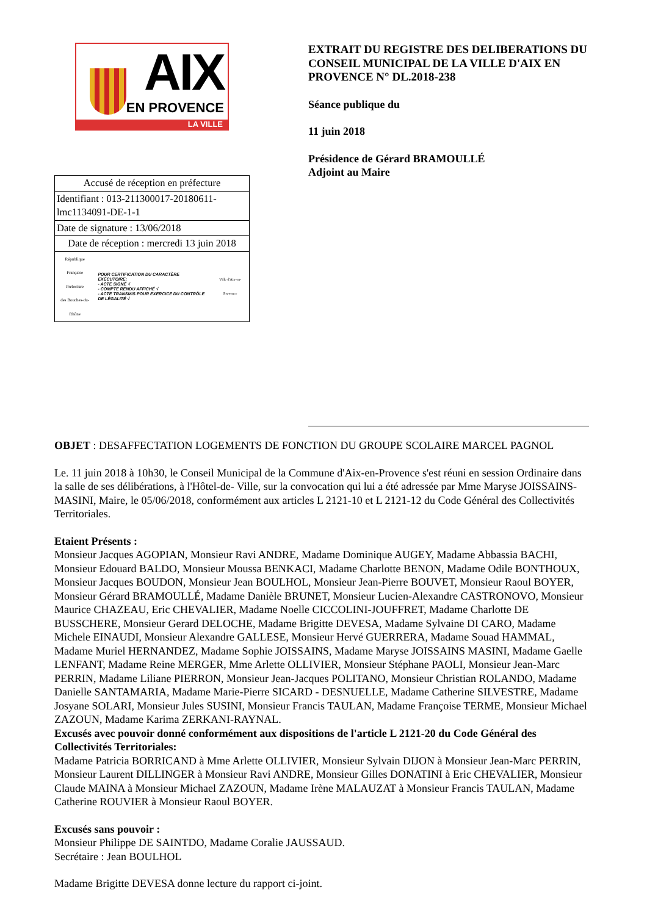AIX
EN PROVENCE
LA VILLE
| Accusé de réception en préfecture |
| Identifiant : 013-211300017-20180611-lmc1134091-DE-1-1 |
| Date de signature : 13/06/2018 |
| Date de réception : mercredi 13 juin 2018 |
| République Française Préfecture des Bouches-du-Rhône POUR CERTIFICATION DU CARACTÈRE EXÉCUTOIRE: - ACTE SIGNÉ √ - COMPTE RENDU AFFICHÉ √ - ACTE TRANSMIS POUR EXERCICE DU CONTRÔLE DE LÉGALITÉ √ Ville d'Aix-en-Provence |
EXTRAIT DU REGISTRE DES DELIBERATIONS DU CONSEIL MUNICIPAL DE LA VILLE D'AIX EN PROVENCE N° DL.2018-238
Séance publique du
11 juin 2018
Présidence de Gérard BRAMOULLÉ
Adjoint au Maire
OBJET : DESAFFECTATION LOGEMENTS DE FONCTION DU GROUPE SCOLAIRE MARCEL PAGNOL
Le. 11 juin 2018 à 10h30, le Conseil Municipal de la Commune d'Aix-en-Provence s'est réuni en session Ordinaire dans la salle de ses délibérations, à l'Hôtel-de- Ville, sur la convocation qui lui a été adressée par Mme Maryse JOISSAINS-MASINI, Maire, le 05/06/2018, conformément aux articles L 2121-10 et L 2121-12 du Code Général des Collectivités Territoriales.
Etaient Présents :
Monsieur Jacques AGOPIAN, Monsieur Ravi ANDRE, Madame Dominique AUGEY, Madame Abbassia BACHI, Monsieur Edouard BALDO, Monsieur Moussa BENKACI, Madame Charlotte BENON, Madame Odile BONTHOUX, Monsieur Jacques BOUDON, Monsieur Jean BOULHOL, Monsieur Jean-Pierre BOUVET, Monsieur Raoul BOYER, Monsieur Gérard BRAMOULLÉ, Madame Danièle BRUNET, Monsieur Lucien-Alexandre CASTRONOVO, Monsieur Maurice CHAZEAU, Eric CHEVALIER, Madame Noelle CICCOLINI-JOUFFRET, Madame Charlotte DE BUSSCHERE, Monsieur Gerard DELOCHE, Madame Brigitte DEVESA, Madame Sylvaine DI CARO, Madame Michele EINAUDI, Monsieur Alexandre GALLESE, Monsieur Hervé GUERRERA, Madame Souad HAMMAL, Madame Muriel HERNANDEZ, Madame Sophie JOISSAINS, Madame Maryse JOISSAINS MASINI, Madame Gaelle LENFANT, Madame Reine MERGER, Mme Arlette OLLIVIER, Monsieur Stéphane PAOLI, Monsieur Jean-Marc PERRIN, Madame Liliane PIERRON, Monsieur Jean-Jacques POLITANO, Monsieur Christian ROLANDO, Madame Danielle SANTAMARIA, Madame Marie-Pierre SICARD - DESNUELLE, Madame Catherine SILVESTRE, Madame Josyane SOLARI, Monsieur Jules SUSINI, Monsieur Francis TAULAN, Madame Françoise TERME, Monsieur Michael ZAZOUN, Madame Karima ZERKANI-RAYNAL.
Excusés avec pouvoir donné conformément aux dispositions de l'article L 2121-20 du Code Général des Collectivités Territoriales:
Madame Patricia BORRICAND à Mme Arlette OLLIVIER, Monsieur Sylvain DIJON à Monsieur Jean-Marc PERRIN, Monsieur Laurent DILLINGER à Monsieur Ravi ANDRE, Monsieur Gilles DONATINI à Eric CHEVALIER, Monsieur Claude MAINA à Monsieur Michael ZAZOUN, Madame Irène MALAUZAT à Monsieur Francis TAULAN, Madame Catherine ROUVIER à Monsieur Raoul BOYER.
Excusés sans pouvoir :
Monsieur Philippe DE SAINTDO, Madame Coralie JAUSSAUD.
Secrétaire : Jean BOULHOL
Madame Brigitte DEVESA donne lecture du rapport ci-joint.